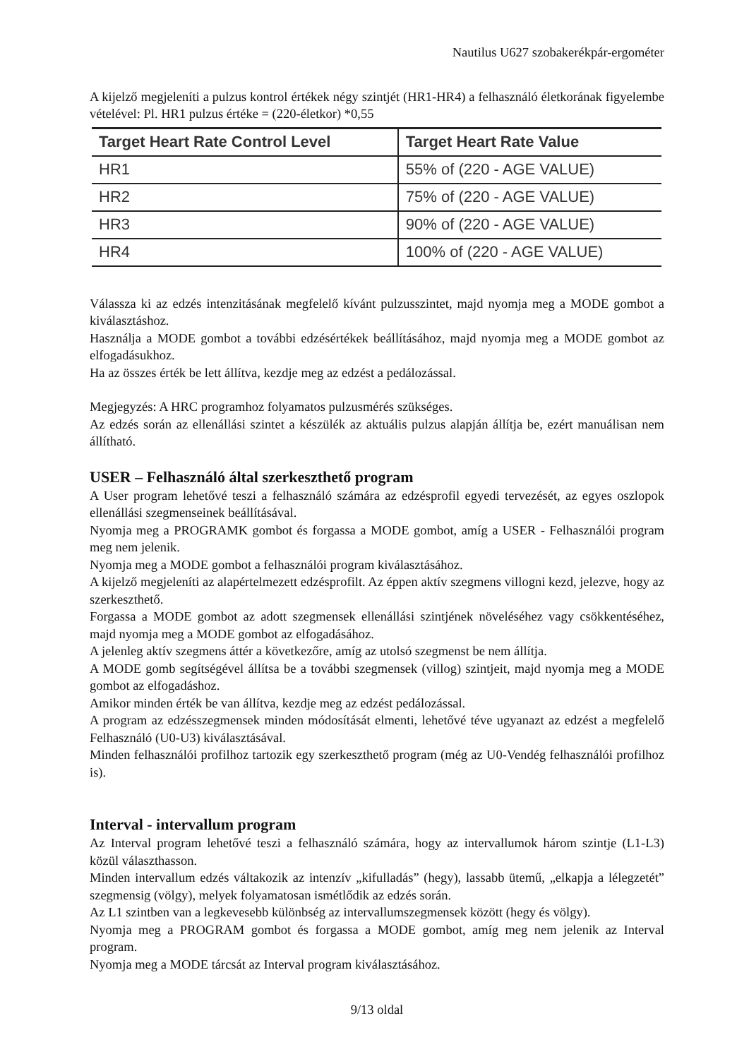Nautilus U627 szobakerékpár-ergométer
A kijelző megjeleníti a pulzus kontrol értékek négy szintjét (HR1-HR4) a felhasználó életkorának figyelembe vételével: Pl. HR1 pulzus értéke = (220-életkor) *0,55
| Target Heart Rate Control Level | Target Heart Rate Value |
| --- | --- |
| HR1 | 55% of (220 - AGE VALUE) |
| HR2 | 75% of (220 - AGE VALUE) |
| HR3 | 90% of (220 - AGE VALUE) |
| HR4 | 100% of (220 - AGE VALUE) |
Válassza ki az edzés intenzitásának megfelelő kívánt pulzusszintet, majd nyomja meg a MODE gombot a kiválasztáshoz.
Használja a MODE gombot a további edzésértékek beállításához, majd nyomja meg a MODE gombot az elfogadásukhoz.
Ha az összes érték be lett állítva, kezdje meg az edzést a pedálozással.
Megjegyzés: A HRC programhoz folyamatos pulzusmérés szükséges.
Az edzés során az ellenállási szintet a készülék az aktuális pulzus alapján állítja be, ezért manuálisan nem állítható.
USER – Felhasználó által szerkeszthető program
A User program lehetővé teszi a felhasználó számára az edzésprofil egyedi tervezését, az egyes oszlopok ellenállási szegmenseinek beállításával.
Nyomja meg a PROGRAMK gombot és forgassa a MODE gombot, amíg a USER - Felhasználói program meg nem jelenik.
Nyomja meg a MODE gombot a felhasználói program kiválasztásához.
A kijelző megjeleníti az alapértelmezett edzésprofilt. Az éppen aktív szegmens villogni kezd, jelezve, hogy az szerkeszthető.
Forgassa a MODE gombot az adott szegmensek ellenállási szintjének növeléséhez vagy csökkentéséhez, majd nyomja meg a MODE gombot az elfogadásához.
A jelenleg aktív szegmens áttér a következőre, amíg az utolsó szegmenst be nem állítja.
A MODE gomb segítségével állítsa be a további szegmensek (villog) szintjeit, majd nyomja meg a MODE gombot az elfogadáshoz.
Amikor minden érték be van állítva, kezdje meg az edzést pedálozással.
A program az edzésszegmensek minden módosítását elmenti, lehetővé téve ugyanazt az edzést a megfelelő Felhasználó (U0-U3) kiválasztásával.
Minden felhasználói profilhoz tartozik egy szerkeszthető program (még az U0-Vendég felhasználói profilhoz is).
Interval - intervallum program
Az Interval program lehetővé teszi a felhasználó számára, hogy az intervallumok három szintje (L1-L3) közül választhasson.
Minden intervallum edzés váltakozik az intenzív „kifulladás” (hegy), lassabb ütemű, „elkapja a lélegzetét” szegmensig (völgy), melyek folyamatosan ismétlődik az edzés során.
Az L1 szintben van a legkevesebb különbség az intervallumszegmensek között (hegy és völgy).
Nyomja meg a PROGRAM gombot és forgassa a MODE gombot, amíg meg nem jelenik az Interval program.
Nyomja meg a MODE tárcsát az Interval program kiválasztásához.
9/13 oldal